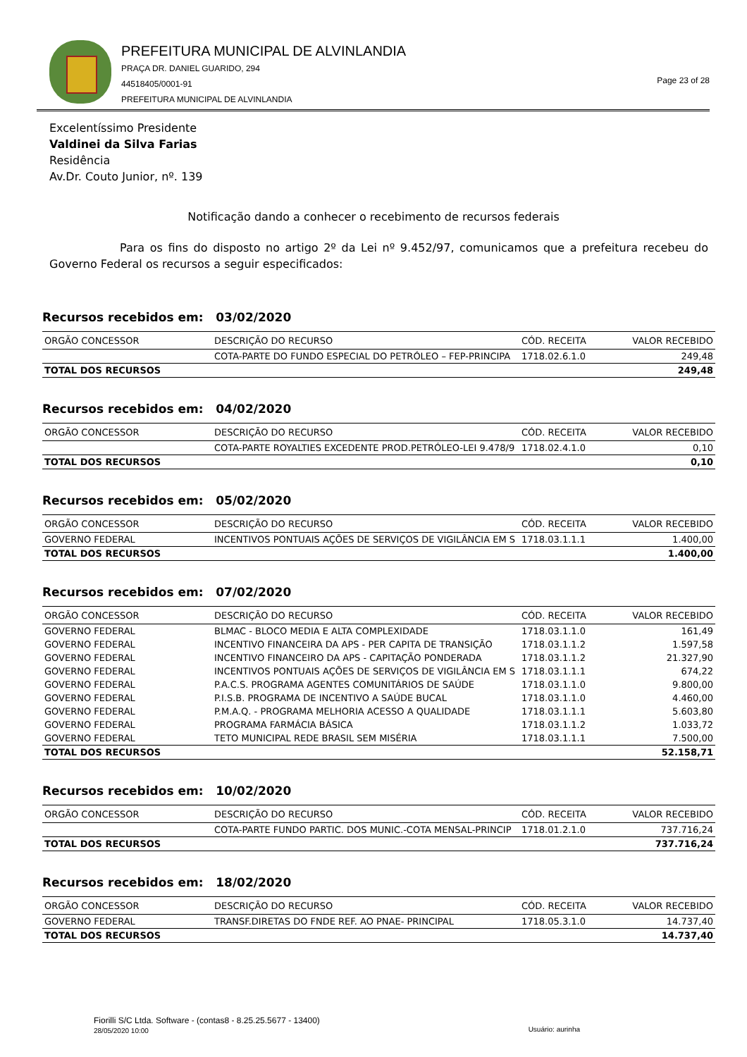PREFEITURA MUNICIPAL DE ALVINLANDIA
PRAÇA DR. DANIEL GUARIDO, 294
44518405/0001-91
PREFEITURA MUNICIPAL DE ALVINLANDIA
Page 23 of 28
Excelentíssimo Presidente
Valdinei da Silva Farias
Residência
Av.Dr. Couto Junior, nº. 139
Notificação dando a conhecer o recebimento de recursos federais
Para os fins do disposto no artigo 2º da Lei nº 9.452/97, comunicamos que a prefeitura recebeu do Governo Federal os recursos a seguir especificados:
Recursos recebidos em: 03/02/2020
| ORGÃO CONCESSOR | DESCRIÇÃO DO RECURSO | CÓD. RECEITA | VALOR RECEBIDO |
| --- | --- | --- | --- |
| | COTA-PARTE DO FUNDO ESPECIAL DO PETRÓLEO – FEP-PRINCIPA | 1718.02.6.1.0 | 249,48 |
| TOTAL DOS RECURSOS | | | 249,48 |
Recursos recebidos em: 04/02/2020
| ORGÃO CONCESSOR | DESCRIÇÃO DO RECURSO | CÓD. RECEITA | VALOR RECEBIDO |
| --- | --- | --- | --- |
| | COTA-PARTE ROYALTIES EXCEDENTE PROD.PETRÓLEO-LEI 9.478/9 | 1718.02.4.1.0 | 0,10 |
| TOTAL DOS RECURSOS | | | 0,10 |
Recursos recebidos em: 05/02/2020
| ORGÃO CONCESSOR | DESCRIÇÃO DO RECURSO | CÓD. RECEITA | VALOR RECEBIDO |
| --- | --- | --- | --- |
| GOVERNO FEDERAL | INCENTIVOS PONTUAIS AÇÕES DE SERVIÇOS DE VIGILÂNCIA EM S | 1718.03.1.1.1 | 1.400,00 |
| TOTAL DOS RECURSOS | | | 1.400,00 |
Recursos recebidos em: 07/02/2020
| ORGÃO CONCESSOR | DESCRIÇÃO DO RECURSO | CÓD. RECEITA | VALOR RECEBIDO |
| --- | --- | --- | --- |
| GOVERNO FEDERAL | BLMAC - BLOCO MEDIA E ALTA COMPLEXIDADE | 1718.03.1.1.0 | 161,49 |
| GOVERNO FEDERAL | INCENTIVO FINANCEIRA DA APS - PER CAPITA DE TRANSIÇÃO | 1718.03.1.1.2 | 1.597,58 |
| GOVERNO FEDERAL | INCENTIVO FINANCEIRO DA APS - CAPITAÇÃO PONDERADA | 1718.03.1.1.2 | 21.327,90 |
| GOVERNO FEDERAL | INCENTIVOS PONTUAIS AÇÕES DE SERVIÇOS DE VIGILÂNCIA EM S | 1718.03.1.1.1 | 674,22 |
| GOVERNO FEDERAL | P.A.C.S. PROGRAMA AGENTES COMUNITÁRIOS DE SAÚDE | 1718.03.1.1.0 | 9.800,00 |
| GOVERNO FEDERAL | P.I.S.B. PROGRAMA DE INCENTIVO A SAÚDE BUCAL | 1718.03.1.1.0 | 4.460,00 |
| GOVERNO FEDERAL | P.M.A.Q. - PROGRAMA MELHORIA ACESSO A QUALIDADE | 1718.03.1.1.1 | 5.603,80 |
| GOVERNO FEDERAL | PROGRAMA FARMÁCIA BÁSICA | 1718.03.1.1.2 | 1.033,72 |
| GOVERNO FEDERAL | TETO MUNICIPAL REDE BRASIL SEM MISÉRIA | 1718.03.1.1.1 | 7.500,00 |
| TOTAL DOS RECURSOS | | | 52.158,71 |
Recursos recebidos em: 10/02/2020
| ORGÃO CONCESSOR | DESCRIÇÃO DO RECURSO | CÓD. RECEITA | VALOR RECEBIDO |
| --- | --- | --- | --- |
| | COTA-PARTE FUNDO PARTIC. DOS MUNIC.-COTA MENSAL-PRINCIP | 1718.01.2.1.0 | 737.716,24 |
| TOTAL DOS RECURSOS | | | 737.716,24 |
Recursos recebidos em: 18/02/2020
| ORGÃO CONCESSOR | DESCRIÇÃO DO RECURSO | CÓD. RECEITA | VALOR RECEBIDO |
| --- | --- | --- | --- |
| GOVERNO FEDERAL | TRANSF.DIRETAS DO FNDE REF. AO PNAE- PRINCIPAL | 1718.05.3.1.0 | 14.737,40 |
| TOTAL DOS RECURSOS | | | 14.737,40 |
Fiorilli S/C Ltda. Software - (contas8 - 8.25.25.5677 - 13400)
28/05/2020 10:00 Usuário: aurinha